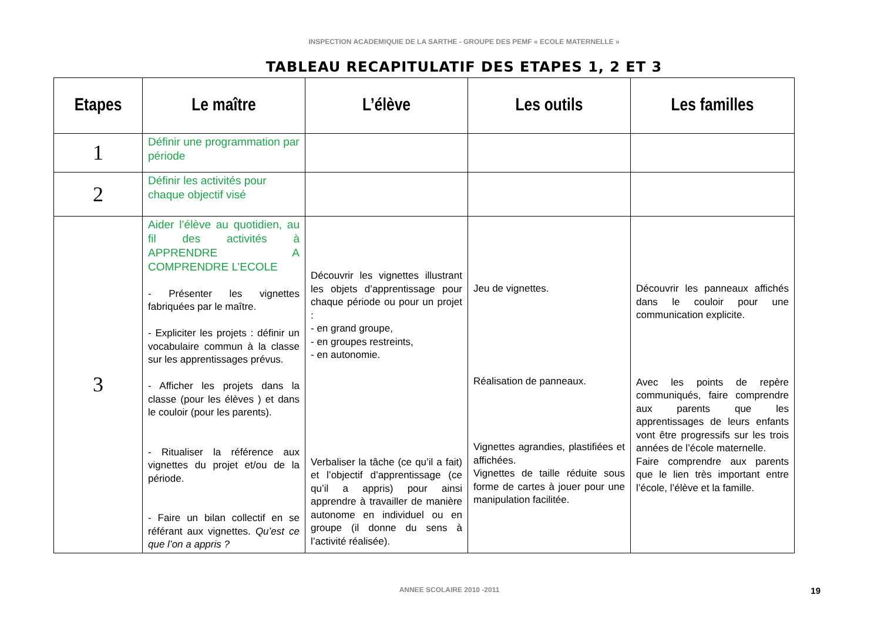INSPECTION ACADEMIQUIE DE LA SARTHE - GROUPE DES PEMF « ECOLE MATERNELLE »
TABLEAU RECAPITULATIF DES ETAPES 1, 2 ET 3
| Etapes | Le maître | L’élève | Les outils | Les familles |
| --- | --- | --- | --- | --- |
| 1 | Définir une programmation par période | | | |
| 2 | Définir les activités pour chaque objectif visé | | | |
| 3 | Aider l’élève au quotidien, au fil des activités à APPRENDRE A COMPRENDRE L’ECOLE - Présenter les vignettes fabriquées par le maître. - Expliciter les projets : définir un vocabulaire commun à la classe sur les apprentissages prévus. - Afficher les projets dans la classe (pour les élèves ) et dans le couloir (pour les parents). - Ritualiser la référence aux vignettes du projet et/ou de la période. - Faire un bilan collectif en se référant aux vignettes. Qu’est ce que l’on a appris ? | Découvrir les vignettes illustrant les objets d’apprentissage pour chaque période ou pour un projet : - en grand groupe, - en groupes restreints, - en autonomie. Verbaliser la tâche (ce qu’il a fait) et l’objectif d’apprentissage (ce qu’il a appris) pour ainsi apprendre à travailler de manière autonome en individuel ou en groupe (il donne du sens à l’activité réalisée). | Jeu de vignettes. Réalisation de panneaux. Vignettes agrandies, plastifiées et affichées. Vignettes de taille réduite sous forme de cartes à jouer pour une manipulation facilitée. | Découvrir les panneaux affichés dans le couloir pour une communication explicite. Avec les points de repère communiqués, faire comprendre aux parents que les apprentissages de leurs enfants vont être progressifs sur les trois années de l’école maternelle. Faire comprendre aux parents que le lien très important entre l’école, l’élève et la famille. |
ANNEE SCOLAIRE 2010 -2011 19